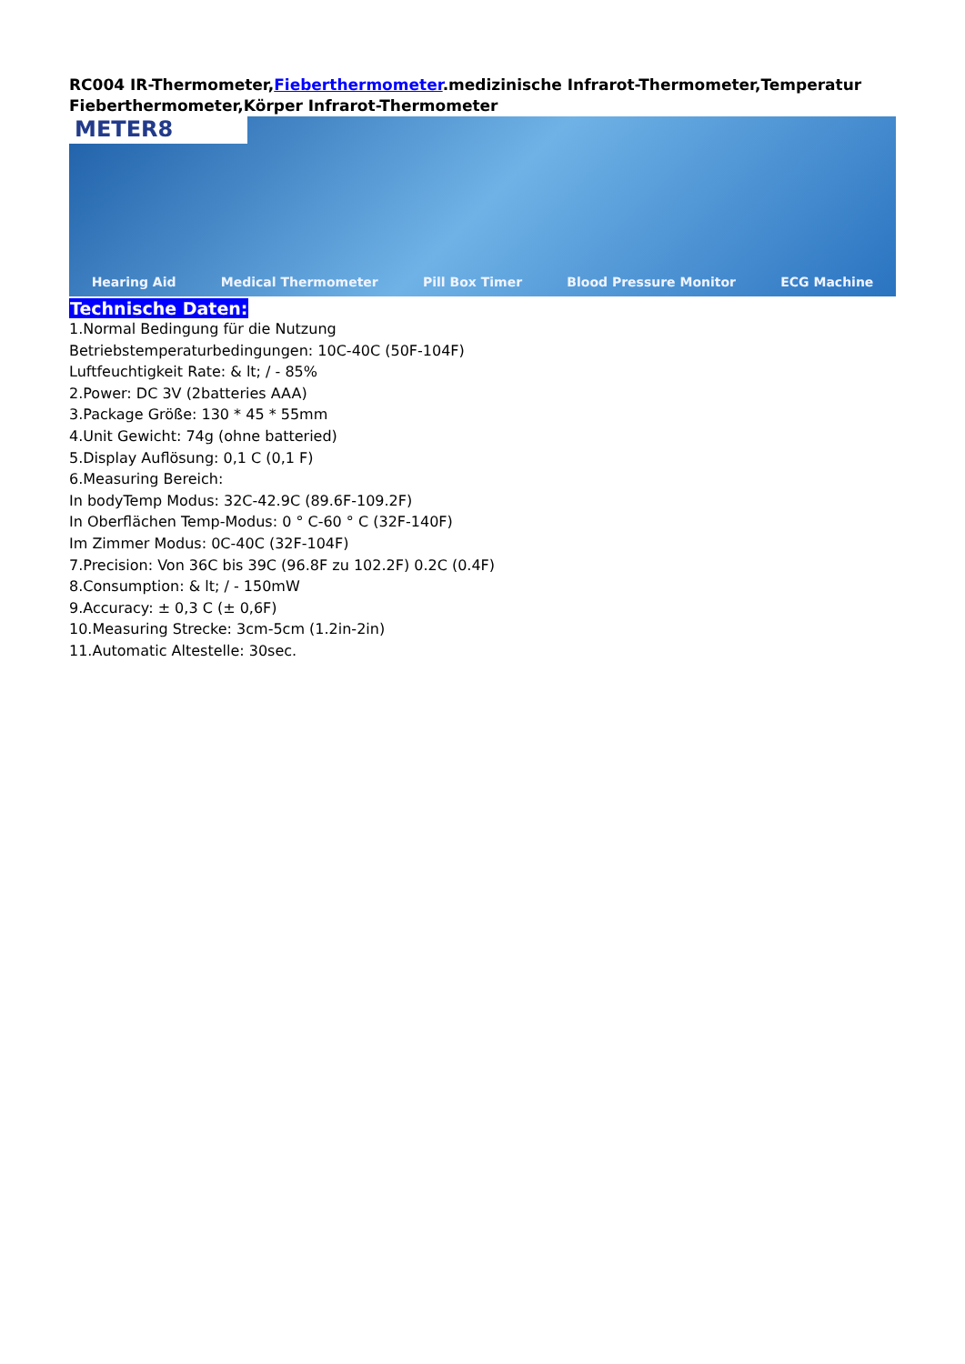RC004 IR-Thermometer,Fieberthermometer.medizinische Infrarot-Thermometer,Temperatur Fieberthermometer,Körper Infrarot-Thermometer
METER8
Hearing Aid Medical Thermometer Pill Box Timer Blood Pressure Monitor ECG Machine
Technische Daten:
1.Normal Bedingung für die Nutzung
Betriebstemperaturbedingungen: 10C-40C (50F-104F)
Luftfeuchtigkeit Rate: & lt; / - 85%
2.Power: DC 3V (2batteries AAA)
3.Package Größe: 130 * 45 * 55mm
4.Unit Gewicht: 74g (ohne batteried)
5.Display Auflösung: 0,1 C (0,1 F)
6.Measuring Bereich:
In bodyTemp Modus: 32C-42.9C (89.6F-109.2F)
In Oberflächen Temp-Modus: 0 ° C-60 ° C (32F-140F)
Im Zimmer Modus: 0C-40C (32F-104F)
7.Precision: Von 36C bis 39C (96.8F zu 102.2F) 0.2C (0.4F)
8.Consumption: & lt; / - 150mW
9.Accuracy: ± 0,3 C (± 0,6F)
10.Measuring Strecke: 3cm-5cm (1.2in-2in)
11.Automatic Altestelle: 30sec.